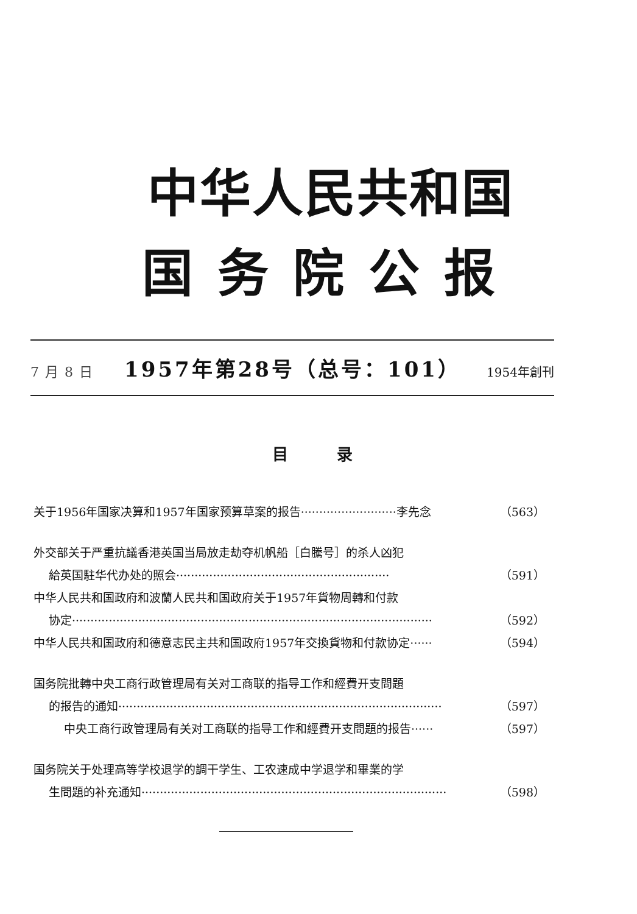中华人民共和国
国务院公报
7月8日 1957年第28号（总号：101） 1954年創刊
目录
关于1956年国家决算和1957年国家预算草案的报告··························李先念 （563）
外交部关于严重抗議香港英国当局放走劫夺机帆船［白騰号］的杀人凶犯
給英国駐华代办处的照会·························································· （591）
中华人民共和国政府和波蘭人民共和国政府关于1957年貨物周轉和付款
协定·································································································· （592）
中华人民共和国政府和德意志民主共和国政府1957年交換貨物和付款协定······ （594）
国务院批轉中央工商行政管理局有关对工商联的指导工作和經費开支問題
的报告的通知························································································ （597）
中央工商行政管理局有关对工商联的指导工作和經費开支問題的报告······ （597）
国务院关于处理高等学校退学的調干学生、工农速成中学退学和畢業的学
生問題的补充通知··················································································· （598）